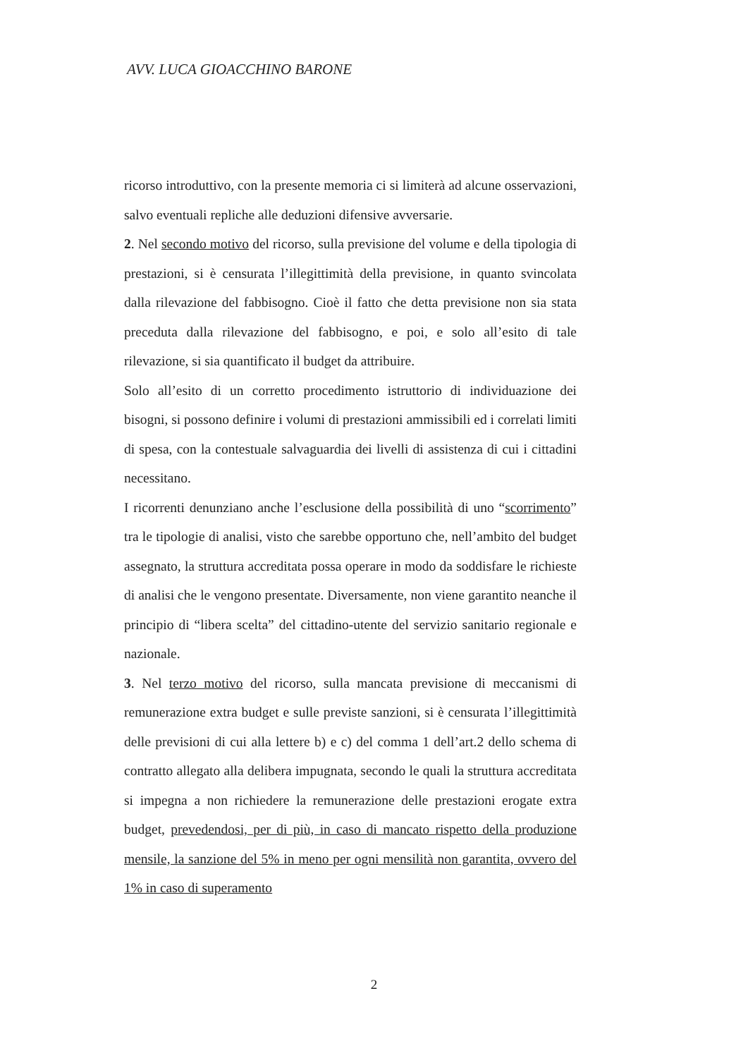AVV. LUCA GIOACCHINO BARONE
ricorso introduttivo, con la presente memoria ci si limiterà ad alcune osservazioni, salvo eventuali repliche alle deduzioni difensive avversarie.
2. Nel secondo motivo del ricorso, sulla previsione del volume e della tipologia di prestazioni, si è censurata l’illegittimità della previsione, in quanto svincolata dalla rilevazione del fabbisogno. Cioè il fatto che detta previsione non sia stata preceduta dalla rilevazione del fabbisogno, e poi, e solo all’esito di tale rilevazione, si sia quantificato il budget da attribuire.
Solo all’esito di un corretto procedimento istruttorio di individuazione dei bisogni, si possono definire i volumi di prestazioni ammissibili ed i correlati limiti di spesa, con la contestuale salvaguardia dei livelli di assistenza di cui i cittadini necessitano.
I ricorrenti denunziano anche l’esclusione della possibilità di uno “scorrimento” tra le tipologie di analisi, visto che sarebbe opportuno che, nell’ambito del budget assegnato, la struttura accreditata possa operare in modo da soddisfare le richieste di analisi che le vengono presentate. Diversamente, non viene garantito neanche il principio di “libera scelta” del cittadino-utente del servizio sanitario regionale e nazionale.
3. Nel terzo motivo del ricorso, sulla mancata previsione di meccanismi di remunerazione extra budget e sulle previste sanzioni, si è censurata l’illegittimità delle previsioni di cui alla lettere b) e c) del comma 1 dell’art.2 dello schema di contratto allegato alla delibera impugnata, secondo le quali la struttura accreditata si impegna a non richiedere la remunerazione delle prestazioni erogate extra budget, prevedendosi, per di più, in caso di mancato rispetto della produzione mensile, la sanzione del 5% in meno per ogni mensilità non garantita, ovvero del 1% in caso di superamento
2